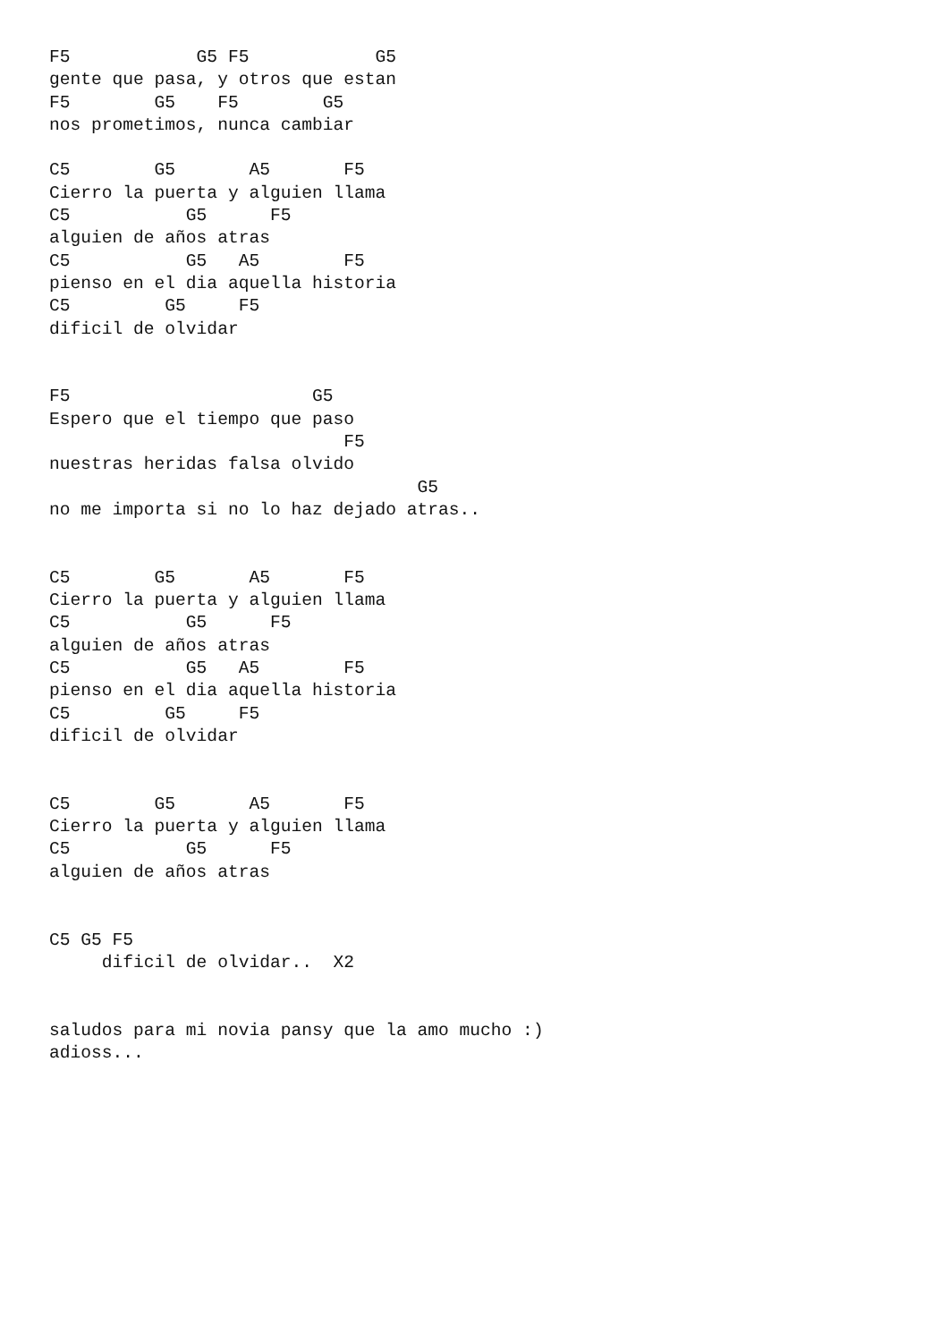F5            G5 F5            G5
gente que pasa, y otros que estan
F5        G5    F5        G5
nos prometimos, nunca cambiar

C5        G5       A5       F5
Cierro la puerta y alguien llama
C5           G5      F5
alguien de años atras
C5           G5   A5        F5
pienso en el dia aquella historia
C5         G5     F5
dificil de olvidar


F5                       G5
Espero que el tiempo que paso
                            F5
nuestras heridas falsa olvido
                                   G5
no me importa si no lo haz dejado atras..


C5        G5       A5       F5
Cierro la puerta y alguien llama
C5           G5      F5
alguien de años atras
C5           G5   A5        F5
pienso en el dia aquella historia
C5         G5     F5
dificil de olvidar


C5        G5       A5       F5
Cierro la puerta y alguien llama
C5           G5      F5
alguien de años atras


C5 G5 F5
     dificil de olvidar..  X2


saludos para mi novia pansy que la amo mucho :)
adioss...